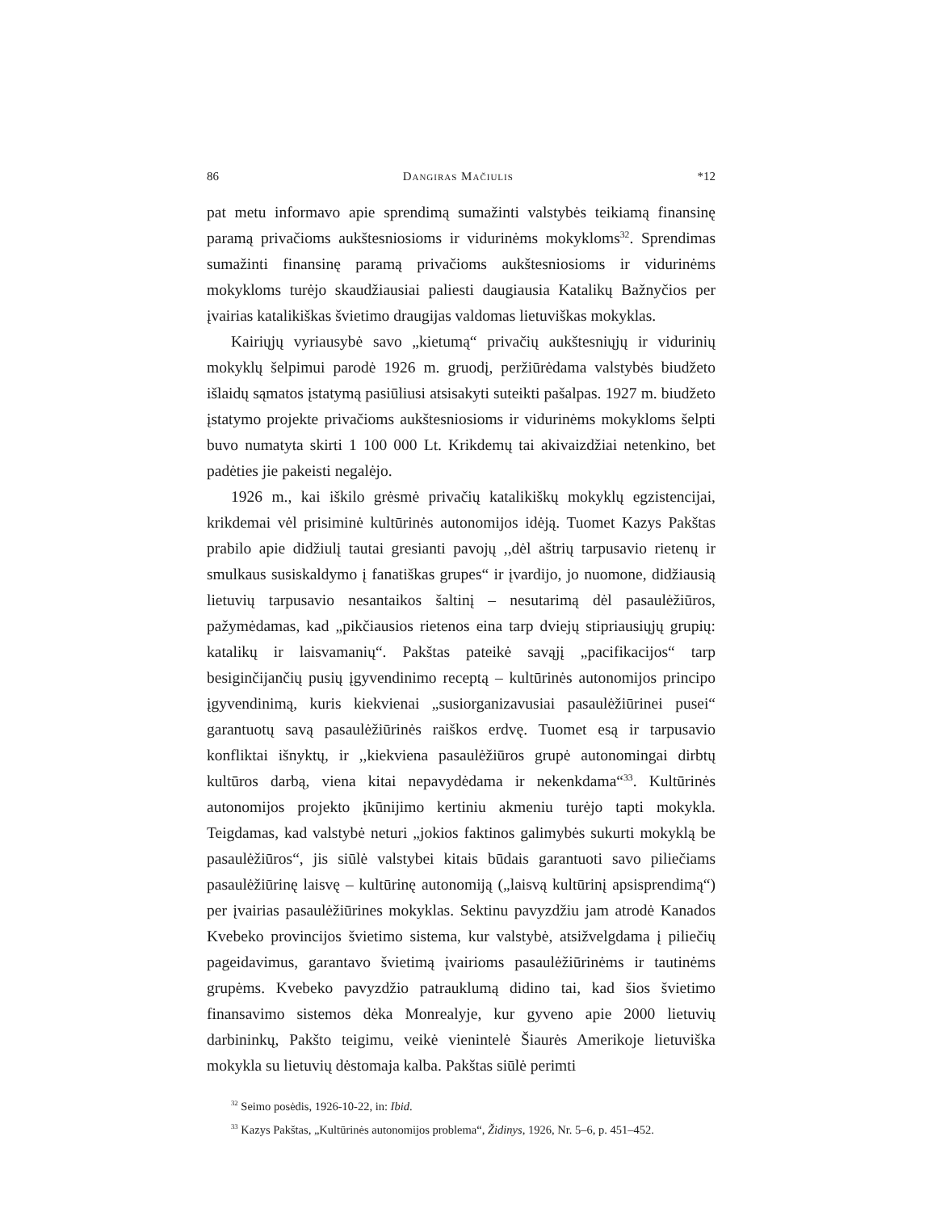86 Dangiras Mačiulis *12
pat metu informavo apie sprendimą sumažinti valstybės teikiamą finansinę paramą privačioms aukštesniosioms ir vidurinėms mokykloms<sup>32</sup>. Sprendimas sumažinti finansinę paramą privačioms aukštesniosioms ir vidurinėms mokykloms turėjo skaudžiausiai paliesti daugiausia Katalikų Bažnyčios per įvairias katalikiškas švietimo draugijas valdomas lietuviškas mokyklas.
Kairiųjų vyriausybė savo „kietumą“ privačių aukštesniųjų ir vidurinių mokyklų šelpimui parodė 1926 m. gruodį, peržiūrėdama valstybės biudžeto išlaidų sąmatos įstatymą pasiūliusi atsisakyti suteikti pašalpas. 1927 m. biudžeto įstatymo projekte privačioms aukštesniosioms ir vidurinėms mokykloms šelpti buvo numatyta skirti 1 100 000 Lt. Krikdemų tai akivaizdžiai netenkino, bet padėties jie pakeisti negalėjo.
1926 m., kai iškilo grėsmė privačių katalikiškų mokyklų egzistencijai, krikdemai vėl prisiminė kultūrinės autonomijos idėją. Tuomet Kazys Pakštas prabilo apie didžiulį tautai gresianti pavojų ,,dėl aštrių tarpusavio rietenų ir smulkaus susiskaldymo į fanatiškas grupes“ ir įvardijo, jo nuomone, didžiausią lietuvių tarpusavio nesantaikos šaltinį – nesutarimą dėl pasaulėžiūros, pažymėdamas, kad „pikčiausios rietenos eina tarp dviejų stipriausiųjų grupių: katalikų ir laisvamanių“. Pakštas pateikė savąjį „pacifikacijos“ tarp besiginčijančių pusių įgyvendinimo receptą – kultūrinės autonomijos principo įgyvendinimą, kuris kiekvienai „susiorganizavusiai pasaulėžiūrinei pusei“ garantuotų savą pasaulėžiūrinės raiškos erdvę. Tuomet esą ir tarpusavio konfliktai išnyktų, ir ,,kiekviena pasaulėžiūros grupė autonomingai dirbtų kultūros darbą, viena kitai nepavydėdama ir nekenkdama“<sup>33</sup>. Kultūrinės autonomijos projekto įkūnijimo kertiniu akmeniu turėjo tapti mokykla. Teigdamas, kad valstybė neturi „jokios faktinos galimybės sukurti mokyklą be pasaulėžiūros“, jis siūlė valstybei kitais būdais garantuoti savo piliečiams pasaulėžiūrinę laisvę – kultūrinę autonomiją („laisvą kultūrinį apsisprendimą“) per įvairias pasaulėžiūrines mokyklas. Sektinu pavyzdžiu jam atrodė Kanados Kvebeko provincijos švietimo sistema, kur valstybė, atsižvelgdama į piliečių pageidavimus, garantavo švietimą įvairioms pasaulėžiūrinėms ir tautinėms grupėms. Kvebeko pavyzdžio patrauklumą didino tai, kad šios švietimo finansavimo sistemos dėka Monrealyje, kur gyveno apie 2000 lietuvių darbininkų, Pakšto teigimu, veikė vienintelė Šiaurės Amerikoje lietuviška mokykla su lietuvių dėstomaja kalba. Pakštas siūlė perimti
<sup>32</sup> Seimo posėdis, 1926-10-22, in: Ibid.
<sup>33</sup> Kazys Pakštas, „Kultūrinės autonomijos problema“, Židinys, 1926, Nr. 5–6, p. 451–452.